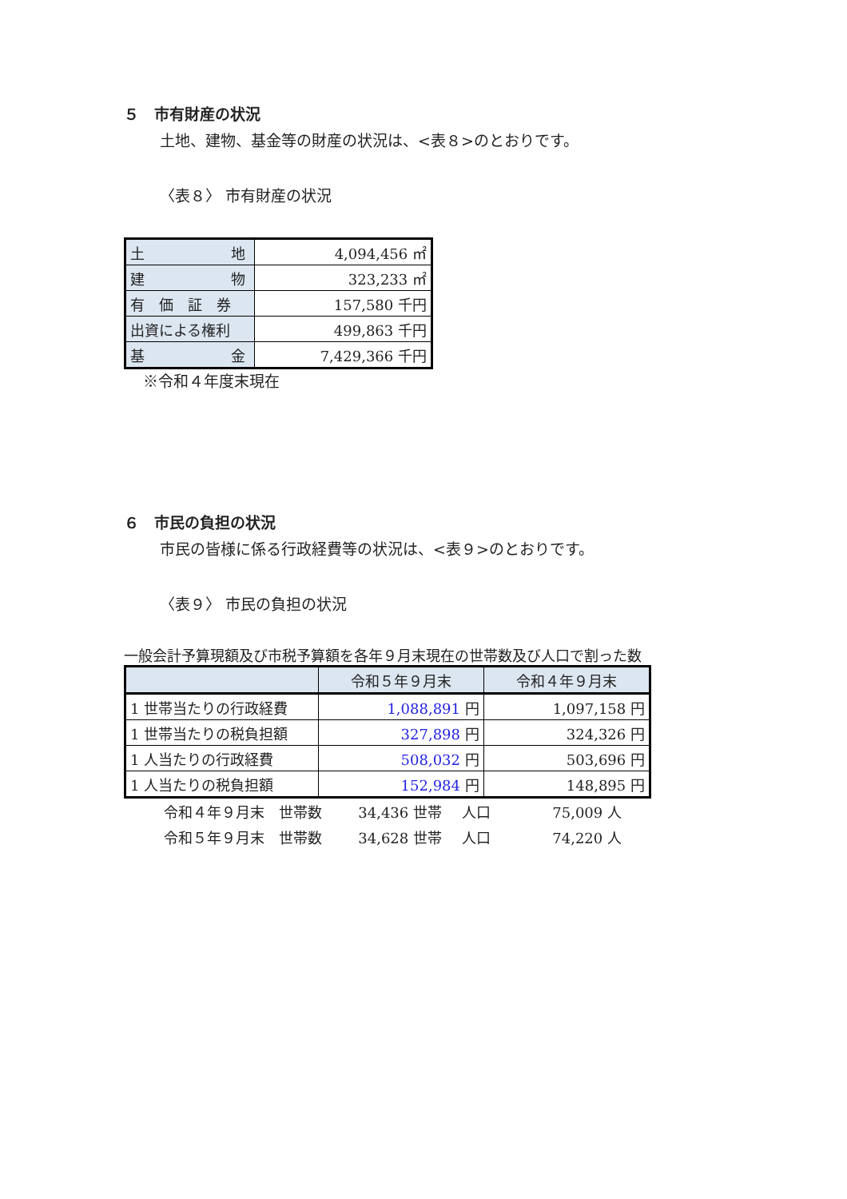５　市有財産の状況
土地、建物、基金等の財産の状況は、<表８>のとおりです。
〈表８〉 市有財産の状況
| 土 地 | 4,094,456 ㎡ |
| 建 物 | 323,233 ㎡ |
| 有 価 証 券 | 157,580 千円 |
| 出資による権利 | 499,863 千円 |
| 基 金 | 7,429,366 千円 |
※令和４年度末現在
６　市民の負担の状況
市民の皆様に係る行政経費等の状況は、<表９>のとおりです。
〈表９〉 市民の負担の状況
一般会計予算現額及び市税予算額を各年９月末現在の世帯数及び人口で割った数
| | 令和５年９月末 | 令和４年９月末 |
| --- | --- | --- |
| 1 世帯当たりの行政経費 | 1,088,891 円 | 1,097,158 円 |
| 1 世帯当たりの税負担額 | 327,898 円 | 324,326 円 |
| 1 人当たりの行政経費 | 508,032 円 | 503,696 円 |
| 1 人当たりの税負担額 | 152,984 円 | 148,895 円 |
| 令和４年９月末 世帯数 | 34,436 世帯 | 人口 | 75,009 人 |
| 令和５年９月末 世帯数 | 34,628 世帯 | 人口 | 74,220 人 |